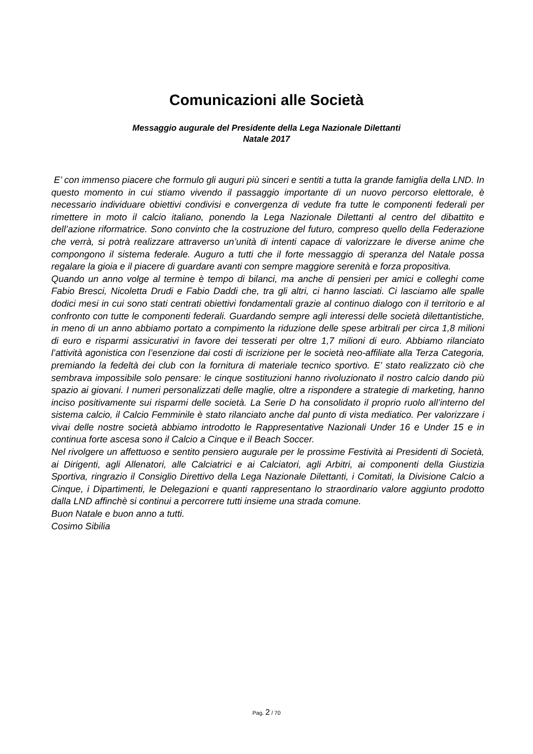Comunicazioni alle Società
Messaggio augurale del Presidente della Lega Nazionale Dilettanti
Natale 2017
E’ con immenso piacere che formulo gli auguri più sinceri e sentiti a tutta la grande famiglia della LND. In questo momento in cui stiamo vivendo il passaggio importante di un nuovo percorso elettorale, è necessario individuare obiettivi condivisi e convergenza di vedute fra tutte le componenti federali per rimettere in moto il calcio italiano, ponendo la Lega Nazionale Dilettanti al centro del dibattito e dell’azione riformatrice. Sono convinto che la costruzione del futuro, compreso quello della Federazione che verrà, si potrà realizzare attraverso un’unità di intenti capace di valorizzare le diverse anime che compongono il sistema federale. Auguro a tutti che il forte messaggio di speranza del Natale possa regalare la gioia e il piacere di guardare avanti con sempre maggiore serenità e forza propositiva.
Quando un anno volge al termine è tempo di bilanci, ma anche di pensieri per amici e colleghi come Fabio Bresci, Nicoletta Drudi e Fabio Daddi che, tra gli altri, ci hanno lasciati. Ci lasciamo alle spalle dodici mesi in cui sono stati centrati obiettivi fondamentali grazie al continuo dialogo con il territorio e al confronto con tutte le componenti federali. Guardando sempre agli interessi delle società dilettantistiche, in meno di un anno abbiamo portato a compimento la riduzione delle spese arbitrali per circa 1,8 milioni di euro e risparmi assicurativi in favore dei tesserati per oltre 1,7 milioni di euro. Abbiamo rilanciato l’attività agonistica con l’esenzione dai costi di iscrizione per le società neo-affiliate alla Terza Categoria, premiando la fedeltà dei club con la fornitura di materiale tecnico sportivo. E’ stato realizzato ciò che sembrava impossibile solo pensare: le cinque sostituzioni hanno rivoluzionato il nostro calcio dando più spazio ai giovani. I numeri personalizzati delle maglie, oltre a rispondere a strategie di marketing, hanno inciso positivamente sui risparmi delle società. La Serie D ha consolidato il proprio ruolo all’interno del sistema calcio, il Calcio Femminile è stato rilanciato anche dal punto di vista mediatico. Per valorizzare i vivai delle nostre società abbiamo introdotto le Rappresentative Nazionali Under 16 e Under 15 e in continua forte ascesa sono il Calcio a Cinque e il Beach Soccer.
Nel rivolgere un affettuoso e sentito pensiero augurale per le prossime Festività ai Presidenti di Società, ai Dirigenti, agli Allenatori, alle Calciatrici e ai Calciatori, agli Arbitri, ai componenti della Giustizia Sportiva, ringrazio il Consiglio Direttivo della Lega Nazionale Dilettanti, i Comitati, la Divisione Calcio a Cinque, i Dipartimenti, le Delegazioni e quanti rappresentano lo straordinario valore aggiunto prodotto dalla LND affinchè si continui a percorrere tutti insieme una strada comune.
Buon Natale e buon anno a tutti.
Cosimo Sibilia
Pag. 2 / 70